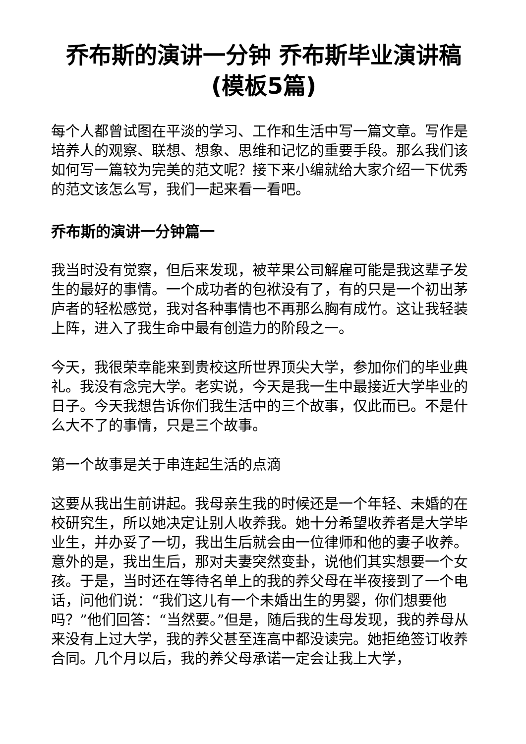乔布斯的演讲一分钟 乔布斯毕业演讲稿(模板5篇)
每个人都曾试图在平淡的学习、工作和生活中写一篇文章。写作是培养人的观察、联想、想象、思维和记忆的重要手段。那么我们该如何写一篇较为完美的范文呢？接下来小编就给大家介绍一下优秀的范文该怎么写，我们一起来看一看吧。
乔布斯的演讲一分钟篇一
我当时没有觉察，但后来发现，被苹果公司解雇可能是我这辈子发生的最好的事情。一个成功者的包袱没有了，有的只是一个初出茅庐者的轻松感觉，我对各种事情也不再那么胸有成竹。这让我轻装上阵，进入了我生命中最有创造力的阶段之一。
今天，我很荣幸能来到贵校这所世界顶尖大学，参加你们的毕业典礼。我没有念完大学。老实说，今天是我一生中最接近大学毕业的日子。今天我想告诉你们我生活中的三个故事，仅此而已。不是什么大不了的事情，只是三个故事。
第一个故事是关于串连起生活的点滴
这要从我出生前讲起。我母亲生我的时候还是一个年轻、未婚的在校研究生，所以她决定让别人收养我。她十分希望收养者是大学毕业生，并办妥了一切，我出生后就会由一位律师和他的妻子收养。意外的是，我出生后，那对夫妻突然变卦，说他们其实想要一个女孩。于是，当时还在等待名单上的我的养父母在半夜接到了一个电话，问他们说：“我们这儿有一个未婚出生的男婴，你们想要他吗？”他们回答：“当然要。”但是，随后我的生母发现，我的养母从来没有上过大学，我的养父甚至连高中都没读完。她拒绝签订收养合同。几个月以后，我的养父母承诺一定会让我上大学，